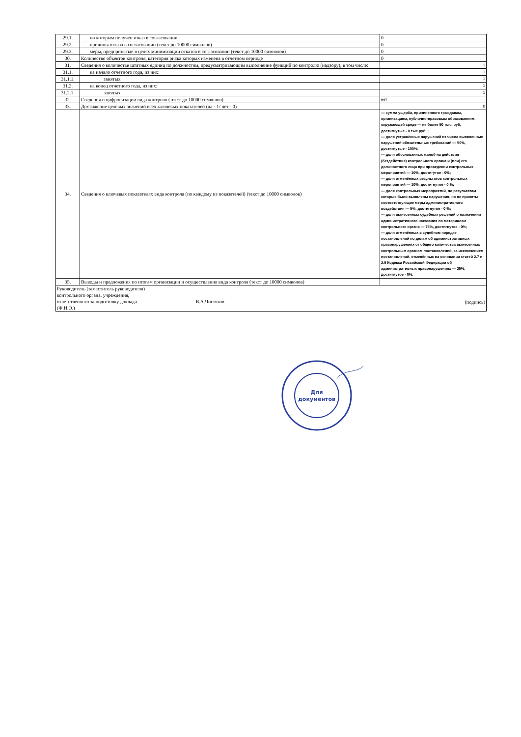| 29.1. | по которым получен отказ в согласовании | 0 |
| 29.2. | причины отказа в согласовании (текст до 10000 символов) | 0 |
| 29.3. | меры, предпринятые в целях минимизации отказов в согласовании (текст до 10000 символов) | 0 |
| 30. | Количество объектов контроля, категория риска которых изменена в отчетном периоде | 0 |
| 31. | Сведения о количестве штатных единиц по должностям, предусматривающим выполнение функций по контролю (надзору), в том числе: | 1 |
| 31.1. | на начало отчетного года, из них: | 1 |
| 31.1.1. | занятых | 1 |
| 31.2. | на конец отчетного года, из них: | 1 |
| 31.2.1. | занятых | 1 |
| 32. | Сведения о цифровизации вида контроля (текст до 10000 символов) | нет |
| 33. | Достижение целевых значений всех ключевых показателей (да - 1/ нет - 0) | 0 |
| 34. | Сведения о ключевых показателях вида контроля (по каждому из показателей) (текст до 10000 символов) | — сумма ущерба, причинённого гражданам, организациям, публично-правовым образованиям, окружающей среде — не более 50 тыс. руб, достигнутые - 0 тыс.руб..; — доля устранённых нарушений из числа выявленных нарушений обязательных требований — 50%, достигнутые - 100%; — доля обоснованных жалоб на действия (бездействие) контрольного органа и (или) его должностного лица при проведении контрольных мероприятий — 10%, достигутое - 0%; — доля отменённых результатов контрольных мероприятий — 10%, достигнутое - 0 %; — доля контрольных мероприятий, по результатам которых были выявлены нарушения, но не приняты соответствующие меры административного воздействия — 5%, достигнутое - 0 %; — доля вынесенных судебных решений о назначении административного наказания по материалам контрольного органа — 75%, достигнутое - 0%; — доля отменённых в судебном порядке постановлений по делам об административных правонарушениях от общего количества вынесенных контрольным органом постановлений, за исключением постановлений, отменённых на основании статей 2.7 и 2.9 Кодекса Российской Федерации об административных правонарушениях — 25%, достигнутое - 0%. |
| 35. | Выводы и предложения по итогам организации и осуществления вида контроля (текст до 10000 символов) | |
| Руководитель (заместитель руководителя) контрольного органа, учреждения, ответственного за подготовку доклада В.А.Чистяков (Ф.И.О.) (подпись) | | |
Для
документов